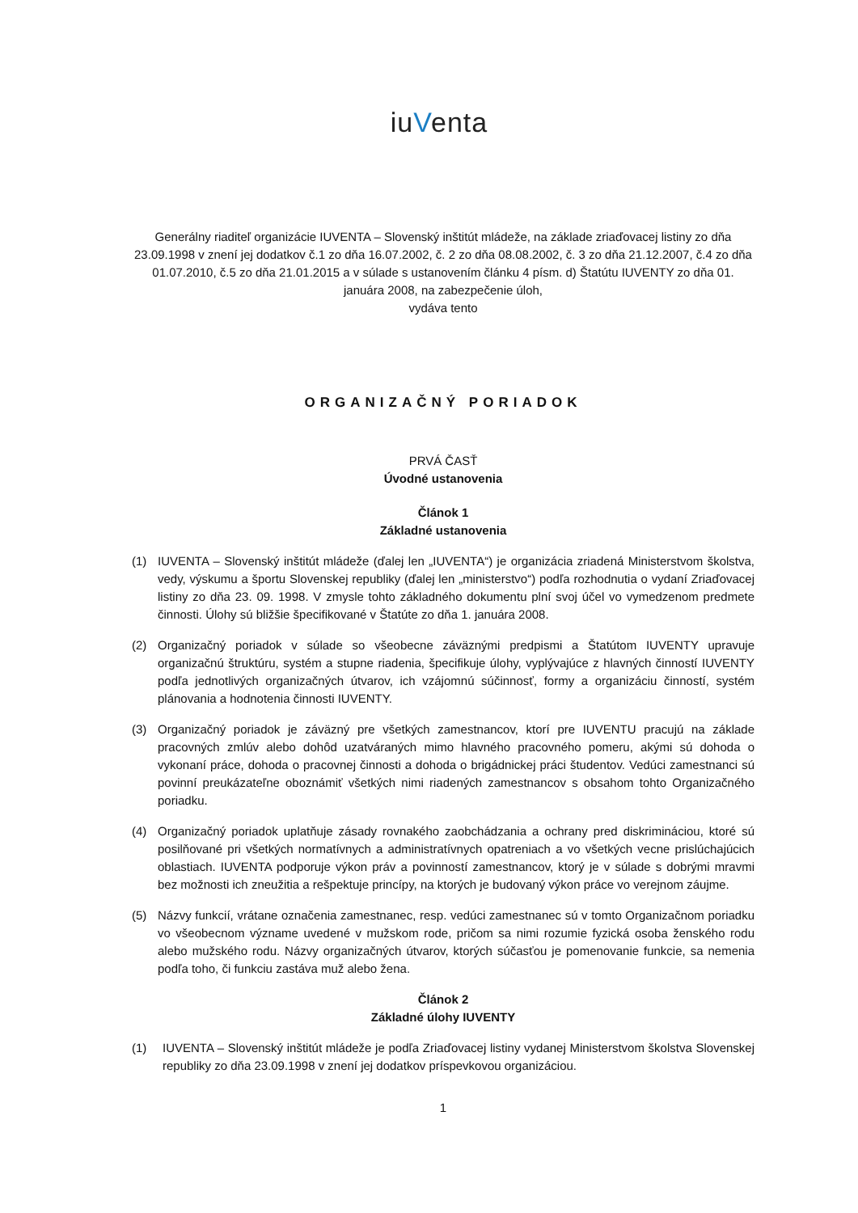iuVenta
Generálny riaditeľ organizácie IUVENTA – Slovenský inštitút mládeže, na základe zriaďovacej listiny zo dňa 23.09.1998 v znení jej dodatkov č.1 zo dňa 16.07.2002, č. 2 zo dňa 08.08.2002, č. 3 zo dňa 21.12.2007, č.4 zo dňa 01.07.2010, č.5 zo dňa 21.01.2015 a v súlade s ustanovením článku 4 písm. d) Štatútu IUVENTY zo dňa 01. januára 2008, na zabezpečenie úloh,
vydáva tento
ORGANIZAČNÝ PORIADOK
PRVÁ ČASŤ
Úvodné ustanovenia
Článok 1
Základné ustanovenia
(1) IUVENTA – Slovenský inštitút mládeže (ďalej len „IUVENTA“) je organizácia zriadená Ministerstvom školstva, vedy, výskumu a športu Slovenskej republiky (ďalej len „ministerstvo“) podľa rozhodnutia o vydaní Zriaďovacej listiny zo dňa 23. 09. 1998. V zmysle tohto základného dokumentu plní svoj účel vo vymedzenom predmete činnosti. Úlohy sú bližšie špecifikované v Štatúte zo dňa 1. januára 2008.
(2) Organizačný poriadok v súlade so všeobecne záväznými predpismi a Štatútom IUVENTY upravuje organizačnú štruktúru, systém a stupne riadenia, špecifikuje úlohy, vyplývajúce z hlavných činností IUVENTY podľa jednotlivých organizačných útvarov, ich vzájomnú súčinnosť, formy a organizáciu činností, systém plánovania a hodnotenia činnosti IUVENTY.
(3) Organizačný poriadok je záväzný pre všetkých zamestnancov, ktorí pre IUVENTU pracujú na základe pracovných zmlúv alebo dohôd uzatváraných mimo hlavného pracovného pomeru, akými sú dohoda o vykonaní práce, dohoda o pracovnej činnosti a dohoda o brigádnickej práci študentov. Vedúci zamestnanci sú povinní preukázateľne oboznámiť všetkých nimi riadených zamestnancov s obsahom tohto Organizačného poriadku.
(4) Organizačný poriadok uplatňuje zásady rovnakého zaobchádzania a ochrany pred diskrimináciou, ktoré sú posilňované pri všetkých normatívnych a administratívnych opatreniach a vo všetkých vecne prislúchajúcich oblastiach. IUVENTA podporuje výkon práv a povinností zamestnancov, ktorý je v súlade s dobrými mravmi bez možnosti ich zneužitia a rešpektuje princípy, na ktorých je budovaný výkon práce vo verejnom záujme.
(5) Názvy funkcií, vrátane označenia zamestnanec, resp. vedúci zamestnanec sú v tomto Organizačnom poriadku vo všeobecnom význame uvedené v mužskom rode, pričom sa nimi rozumie fyzická osoba ženského rodu alebo mužského rodu. Názvy organizačných útvarov, ktorých súčasťou je pomenovanie funkcie, sa nemenia podľa toho, či funkciu zastáva muž alebo žena.
Článok 2
Základné úlohy IUVENTY
(1) IUVENTA – Slovenský inštitút mládeže je podľa Zriaďovacej listiny vydanej Ministerstvom školstva Slovenskej republiky zo dňa 23.09.1998 v znení jej dodatkov príspevkovou organizáciou.
1